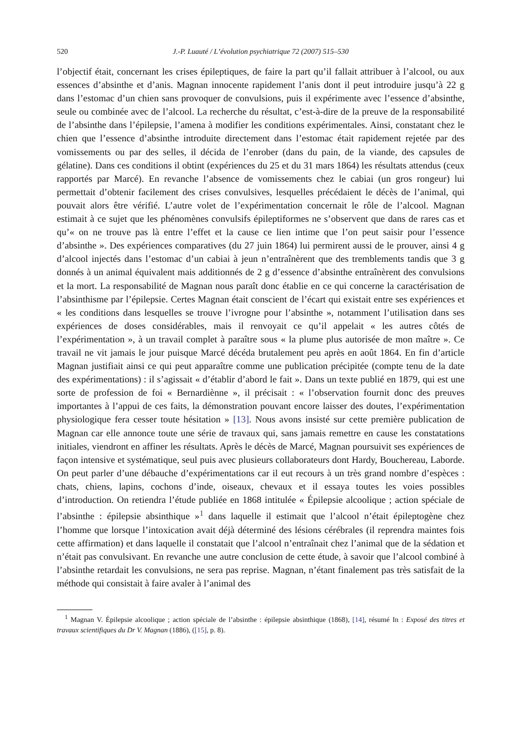520 J.-P. Luauté / L’évolution psychiatrique 72 (2007) 515–530
l’objectif était, concernant les crises épileptiques, de faire la part qu’il fallait attribuer à l’alcool, ou aux essences d’absinthe et d’anis. Magnan innocente rapidement l’anis dont il peut introduire jusqu’à 22 g dans l’estomac d’un chien sans provoquer de convulsions, puis il expérimente avec l’essence d’absinthe, seule ou combinée avec de l’alcool. La recherche du résultat, c’est-à-dire de la preuve de la responsabilité de l’absinthe dans l’épilepsie, l’amena à modifier les conditions expérimentales. Ainsi, constatant chez le chien que l’essence d’absinthe introduite directement dans l’estomac était rapidement rejetée par des vomissements ou par des selles, il décida de l’enrober (dans du pain, de la viande, des capsules de gélatine). Dans ces conditions il obtint (expériences du 25 et du 31 mars 1864) les résultats attendus (ceux rapportés par Marcé). En revanche l’absence de vomissements chez le cabiai (un gros rongeur) lui permettait d’obtenir facilement des crises convulsives, lesquelles précédaient le décès de l’animal, qui pouvait alors être vérifié. L’autre volet de l’expérimentation concernait le rôle de l’alcool. Magnan estimait à ce sujet que les phénomènes convulsifs épileptiformes ne s’observent que dans de rares cas et qu’« on ne trouve pas là entre l’effet et la cause ce lien intime que l’on peut saisir pour l’essence d’absinthe ». Des expériences comparatives (du 27 juin 1864) lui permirent aussi de le prouver, ainsi 4 g d’alcool injectés dans l’estomac d’un cabiai à jeun n’entraînèrent que des tremblements tandis que 3 g donnés à un animal équivalent mais additionnés de 2 g d’essence d’absinthe entraînèrent des convulsions et la mort. La responsabilité de Magnan nous paraît donc établie en ce qui concerne la caractérisation de l’absinthisme par l’épilepsie. Certes Magnan était conscient de l’écart qui existait entre ses expériences et « les conditions dans lesquelles se trouve l’ivrogne pour l’absinthe », notamment l’utilisation dans ses expériences de doses considérables, mais il renvoyait ce qu’il appelait « les autres côtés de l’expérimentation », à un travail complet à paraître sous « la plume plus autorisée de mon maître ». Ce travail ne vit jamais le jour puisque Marcé décéda brutalement peu après en août 1864. En fin d’article Magnan justifiait ainsi ce qui peut apparaître comme une publication précipitée (compte tenu de la date des expérimentations) : il s’agissait « d’établir d’abord le fait ». Dans un texte publié en 1879, qui est une sorte de profession de foi « Bernardiènne », il précisait : « l’observation fournit donc des preuves importantes à l’appui de ces faits, la démonstration pouvant encore laisser des doutes, l’expérimentation physiologique fera cesser toute hésitation » [13]. Nous avons insisté sur cette première publication de Magnan car elle annonce toute une série de travaux qui, sans jamais remettre en cause les constatations initiales, viendront en affiner les résultats. Après le décès de Marcé, Magnan poursuivit ses expériences de façon intensive et systématique, seul puis avec plusieurs collaborateurs dont Hardy, Bouchereau, Laborde. On peut parler d’une débauche d’expérimentations car il eut recours à un très grand nombre d’espèces : chats, chiens, lapins, cochons d’inde, oiseaux, chevaux et il essaya toutes les voies possibles d’introduction. On retiendra l’étude publiée en 1868 intitulée « Épilepsie alcoolique ; action spéciale de l’absinthe : épilepsie absinthique »<sup>1</sup> dans laquelle il estimait que l’alcool n’était épileptogène chez l’homme que lorsque l’intoxication avait déjà déterminé des lésions cérébrales (il reprendra maintes fois cette affirmation) et dans laquelle il constatait que l’alcool n’entraînait chez l’animal que de la sédation et n’était pas convulsivant. En revanche une autre conclusion de cette étude, à savoir que l’alcool combiné à l’absinthe retardait les convulsions, ne sera pas reprise. Magnan, n’étant finalement pas très satisfait de la méthode qui consistait à faire avaler à l’animal des
<sup>1</sup> Magnan V. Épilepsie alcoolique ; action spéciale de l’absinthe : épilepsie absinthique (1868), [14], résumé In : Exposé des titres et travaux scientifiques du Dr V. Magnan (1886), ([15], p. 8).